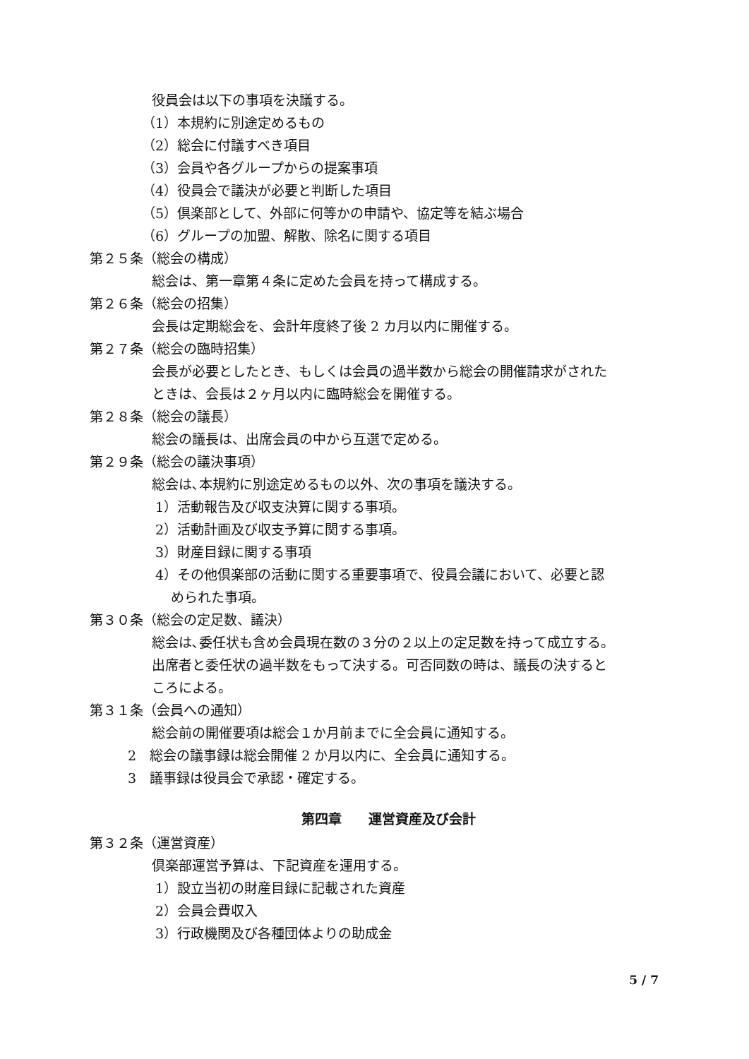役員会は以下の事項を決議する。
（1）本規約に別途定めるもの
（2）総会に付議すべき項目
（3）会員や各グループからの提案事項
（4）役員会で議決が必要と判断した項目
（5）倶楽部として、外部に何等かの申請や、協定等を結ぶ場合
（6）グループの加盟、解散、除名に関する項目
第２５条（総会の構成）
総会は、第一章第４条に定めた会員を持って構成する。
第２６条（総会の招集）
会長は定期総会を、会計年度終了後 2 カ月以内に開催する。
第２７条（総会の臨時招集）
会長が必要としたとき、もしくは会員の過半数から総会の開催請求がされた
ときは、会長は２ヶ月以内に臨時総会を開催する。
第２８条（総会の議長）
総会の議長は、出席会員の中から互選で定める。
第２９条（総会の議決事項）
総会は､本規約に別途定めるもの以外、次の事項を議決する。
1）活動報告及び収支決算に関する事項。
2）活動計画及び収支予算に関する事項。
3）財産目録に関する事項
4）その他倶楽部の活動に関する重要事項で、役員会議において、必要と認
められた事項。
第３０条（総会の定足数、議決）
総会は､委任状も含め会員現在数の３分の２以上の定足数を持って成立する。
出席者と委任状の過半数をもって決する。可否同数の時は、議長の決すると
ころによる。
第３１条（会員への通知）
総会前の開催要項は総会１か月前までに全会員に通知する。
2　総会の議事録は総会開催 2 か月以内に、全会員に通知する。
3　議事録は役員会で承認・確定する。
第四章　　運営資産及び会計
第３２条（運営資産）
倶楽部運営予算は、下記資産を運用する。
1）設立当初の財産目録に記載された資産
2）会員会費収入
3）行政機関及び各種団体よりの助成金
5 / 7